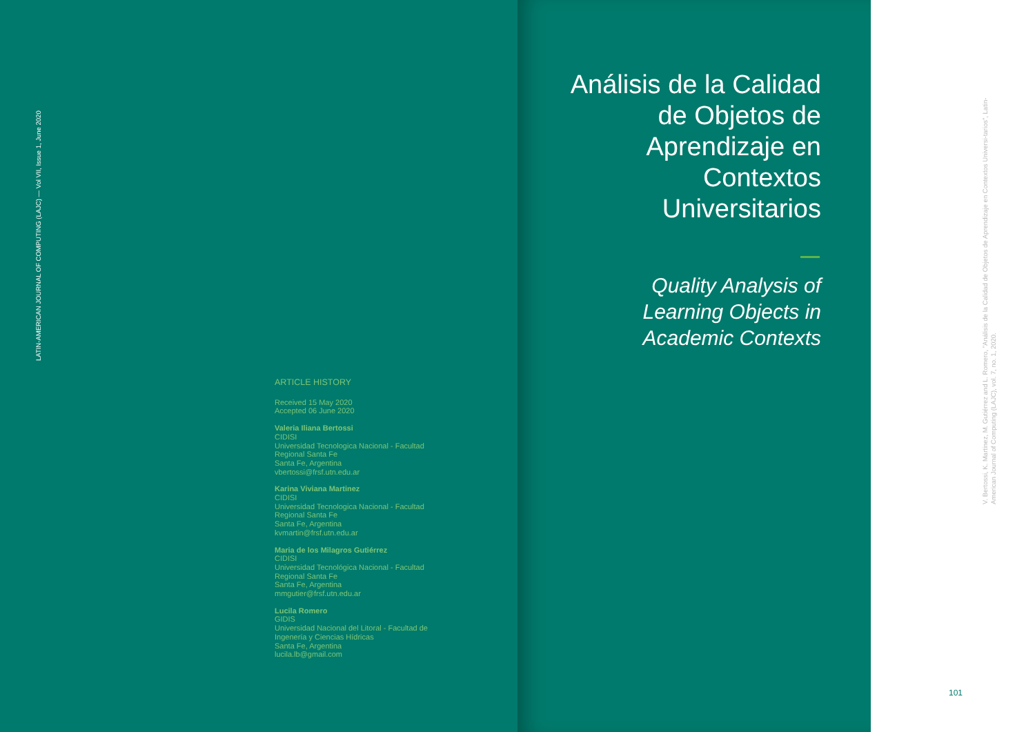LATIN-AMERICAN JOURNAL OF COMPUTING (LAJC) — Vol VII, Issue 1, June 2020
ARTICLE HISTORY
Received 15 May 2020
Accepted 06 June 2020
Valeria Iliana Bertossi
CIDISI
Universidad Tecnologica Nacional - Facultad
Regional Santa Fe
Santa Fe, Argentina
vbertossi@frsf.utn.edu.ar
Karina Viviana Martinez
CIDISI
Universidad Tecnologica Nacional - Facultad
Regional Santa Fe
Santa Fe, Argentina
kvmartin@frsf.utn.edu.ar
Maria de los Milagros Gutiérrez
CIDISI
Universidad Tecnológica Nacional - Facultad
Regional Santa Fe
Santa Fe, Argentina
mmgutier@frsf.utn.edu.ar
Lucila Romero
GIDIS
Universidad Nacional del Litoral - Facultad de
Ingenería y Ciencias Hídricas
Santa Fe, Argentina
lucila.lb@gmail.com
Análisis de la Calidad de Objetos de Aprendizaje en Contextos Universitarios
Quality Analysis of
Learning Objects in
Academic Contexts
V. Bertossi, K. Martinez, M. Gutiérrez and L. Romero, "Análisis de la Calidad de Objetos de Aprendizaje en Contextos Universi-tarios", Latin-American Journal of Computing (LAJC), vol. 7, no. 1, 2020.
101